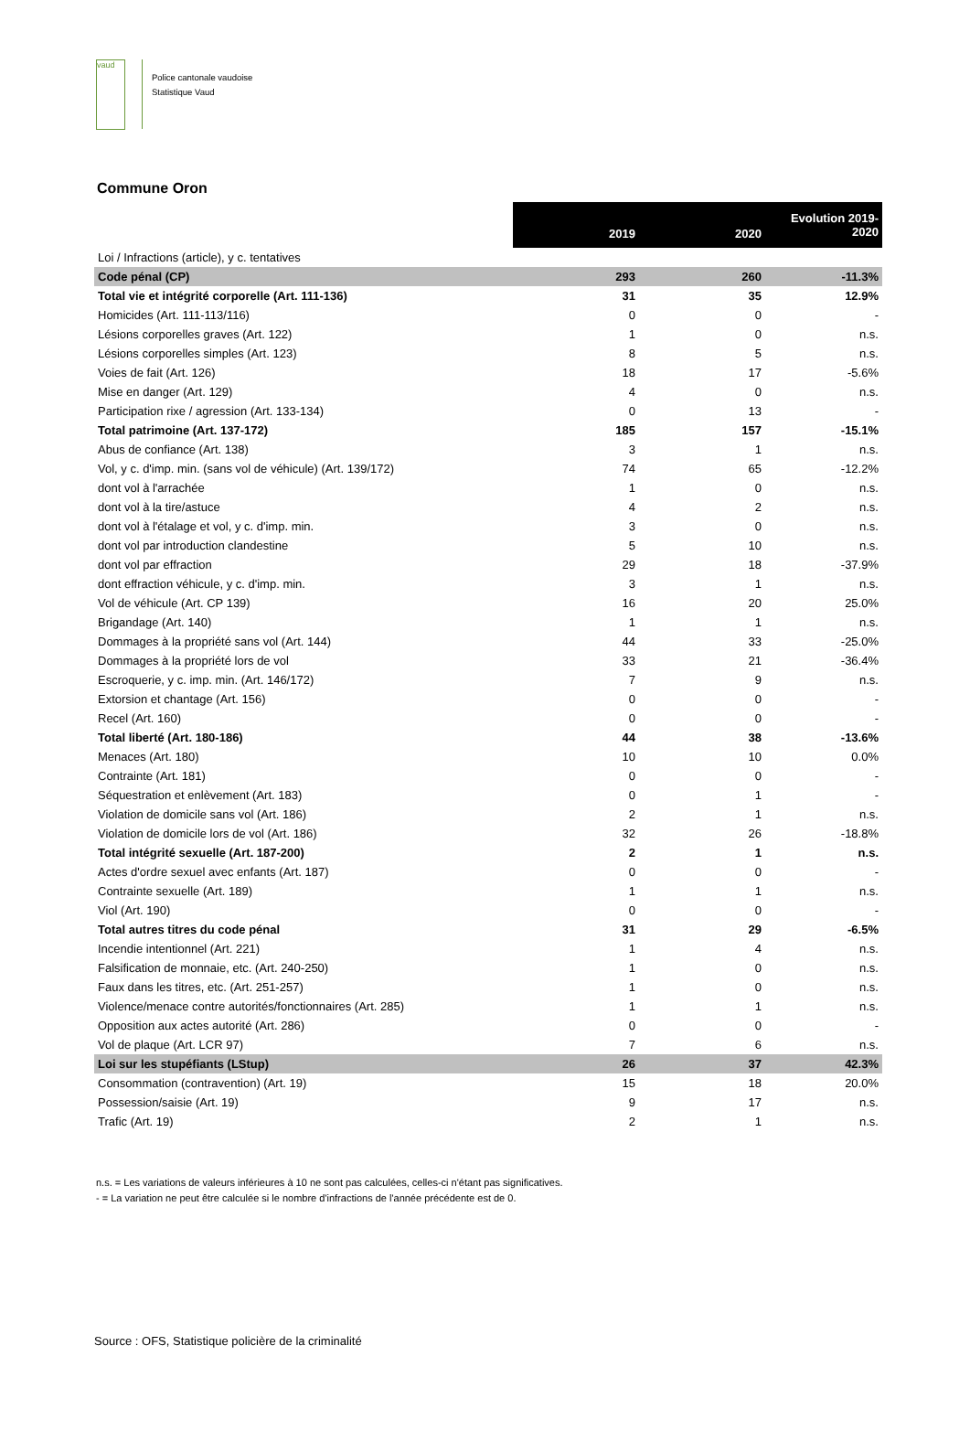vaud
Police cantonale vaudoise
Statistique Vaud
Commune Oron
| | 2019 | 2020 | Evolution 2019-2020 |
| Loi / Infractions (article), y c. tentatives | | | |
| Code pénal (CP) | 293 | 260 | -11.3% |
| Total vie et intégrité corporelle (Art. 111-136) | 31 | 35 | 12.9% |
| Homicides (Art. 111-113/116) | 0 | 0 | - |
| Lésions corporelles graves (Art. 122) | 1 | 0 | n.s. |
| Lésions corporelles simples (Art. 123) | 8 | 5 | n.s. |
| Voies de fait (Art. 126) | 18 | 17 | -5.6% |
| Mise en danger (Art. 129) | 4 | 0 | n.s. |
| Participation rixe / agression (Art. 133-134) | 0 | 13 | - |
| Total patrimoine (Art. 137-172) | 185 | 157 | -15.1% |
| Abus de confiance (Art. 138) | 3 | 1 | n.s. |
| Vol, y c. d'imp. min. (sans vol de véhicule) (Art. 139/172) | 74 | 65 | -12.2% |
| dont vol à l'arrachée | 1 | 0 | n.s. |
| dont vol à la tire/astuce | 4 | 2 | n.s. |
| dont vol à l'étalage et vol, y c. d'imp. min. | 3 | 0 | n.s. |
| dont vol par introduction clandestine | 5 | 10 | n.s. |
| dont vol par effraction | 29 | 18 | -37.9% |
| dont effraction véhicule, y c. d'imp. min. | 3 | 1 | n.s. |
| Vol de véhicule (Art. CP 139) | 16 | 20 | 25.0% |
| Brigandage (Art. 140) | 1 | 1 | n.s. |
| Dommages à la propriété sans vol (Art. 144) | 44 | 33 | -25.0% |
| Dommages à la propriété lors de vol | 33 | 21 | -36.4% |
| Escroquerie, y c. imp. min. (Art. 146/172) | 7 | 9 | n.s. |
| Extorsion et chantage (Art. 156) | 0 | 0 | - |
| Recel (Art. 160) | 0 | 0 | - |
| Total liberté (Art. 180-186) | 44 | 38 | -13.6% |
| Menaces (Art. 180) | 10 | 10 | 0.0% |
| Contrainte (Art. 181) | 0 | 0 | - |
| Séquestration et enlèvement (Art. 183) | 0 | 1 | - |
| Violation de domicile sans vol (Art. 186) | 2 | 1 | n.s. |
| Violation de domicile lors de vol (Art. 186) | 32 | 26 | -18.8% |
| Total intégrité sexuelle (Art. 187-200) | 2 | 1 | n.s. |
| Actes d'ordre sexuel avec enfants (Art. 187) | 0 | 0 | - |
| Contrainte sexuelle (Art. 189) | 1 | 1 | n.s. |
| Viol (Art. 190) | 0 | 0 | - |
| Total autres titres du code pénal | 31 | 29 | -6.5% |
| Incendie intentionnel (Art. 221) | 1 | 4 | n.s. |
| Falsification de monnaie, etc. (Art. 240-250) | 1 | 0 | n.s. |
| Faux dans les titres, etc. (Art. 251-257) | 1 | 0 | n.s. |
| Violence/menace contre autorités/fonctionnaires (Art. 285) | 1 | 1 | n.s. |
| Opposition aux actes autorité (Art. 286) | 0 | 0 | - |
| Vol de plaque (Art. LCR 97) | 7 | 6 | n.s. |
| Loi sur les stupéfiants (LStup) | 26 | 37 | 42.3% |
| Consommation (contravention) (Art. 19) | 15 | 18 | 20.0% |
| Possession/saisie (Art. 19) | 9 | 17 | n.s. |
| Trafic (Art. 19) | 2 | 1 | n.s. |
n.s. = Les variations de valeurs inférieures à 10 ne sont pas calculées, celles-ci n'étant pas significatives.
- = La variation ne peut être calculée si le nombre d'infractions de l'année précédente est de 0.
Source : OFS, Statistique policière de la criminalité